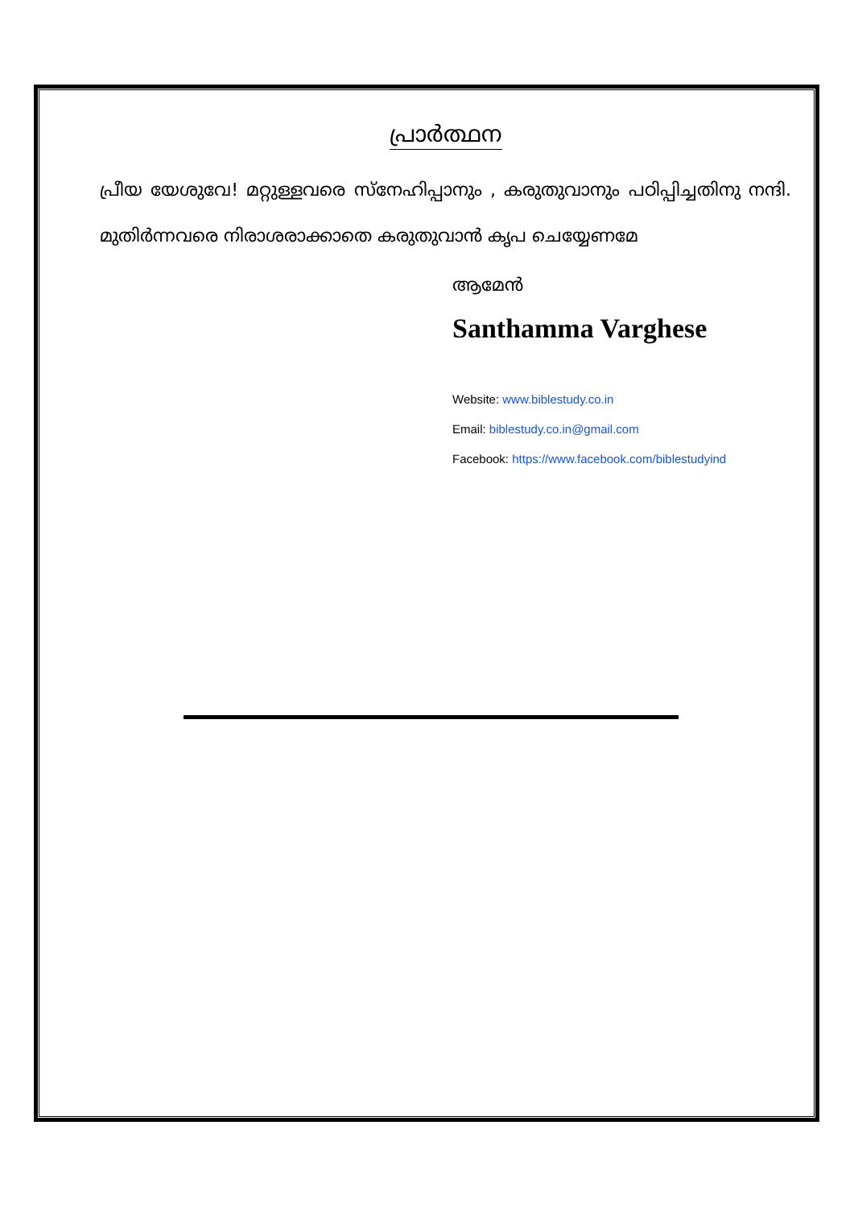പ്രാർത്ഥന
പ്രീയ യേശുവേ! മറ്റുള്ളവരെ സ്നേഹിപ്പാനും , കരുതുവാനും പഠിപ്പിച്ചതിനു നന്ദി. മുതിർന്നവരെ നിരാശരാക്കാതെ കരുതുവാൻ കൃപ ചെയ്യേണമേ
ആമേൻ
Santhamma Varghese
Website: www.biblestudy.co.in
Email: biblestudy.co.in@gmail.com
Facebook: https://www.facebook.com/biblestudyind